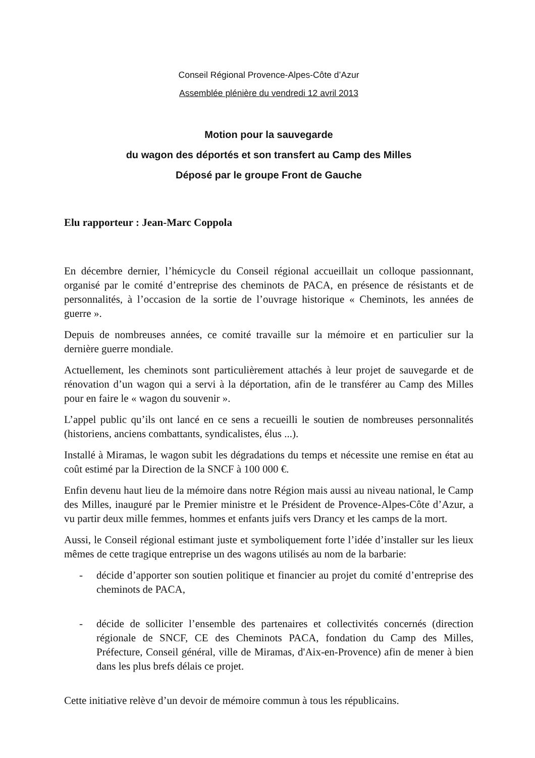Conseil Régional Provence-Alpes-Côte d’Azur
Assemblée plénière du vendredi 12 avril 2013
Motion pour la sauvegarde
du wagon des déportés et son transfert au Camp des Milles
Déposé par le groupe Front de Gauche
Elu rapporteur : Jean-Marc Coppola
En décembre dernier, l’hémicycle du Conseil régional accueillait un colloque passionnant, organisé par le comité d’entreprise des cheminots de PACA, en présence de résistants et de personnalités, à l’occasion de la sortie de l’ouvrage historique « Cheminots, les années de guerre ».
Depuis de nombreuses années, ce comité travaille sur la mémoire et en particulier sur la dernière guerre mondiale.
Actuellement, les cheminots sont particulièrement attachés à leur projet de sauvegarde et de rénovation d’un wagon qui a servi à la déportation, afin de le transférer au Camp des Milles pour en faire le « wagon du souvenir ».
L’appel public qu’ils ont lancé en ce sens a recueilli le soutien de nombreuses personnalités (historiens, anciens combattants, syndicalistes, élus ...).
Installé à Miramas, le wagon subit les dégradations du temps et nécessite une remise en état au coût estimé par la Direction de la SNCF à 100 000 €.
Enfin devenu haut lieu de la mémoire dans notre Région mais aussi au niveau national, le Camp des Milles, inauguré par le Premier ministre et le Président de Provence-Alpes-Côte d’Azur, a vu partir deux mille femmes, hommes et enfants juifs vers Drancy et les camps de la mort.
Aussi, le Conseil régional estimant juste et symboliquement forte l’idée d’installer sur les lieux mêmes de cette tragique entreprise un des wagons utilisés au nom de la barbarie:
- décide d’apporter son soutien politique et financier au projet du comité d’entreprise des cheminots de PACA,
- décide de solliciter l’ensemble des partenaires et collectivités concernés (direction régionale de SNCF, CE des Cheminots PACA, fondation du Camp des Milles, Préfecture, Conseil général, ville de Miramas, d'Aix-en-Provence) afin de mener à bien dans les plus brefs délais ce projet.
Cette initiative relève d’un devoir de mémoire commun à tous les républicains.